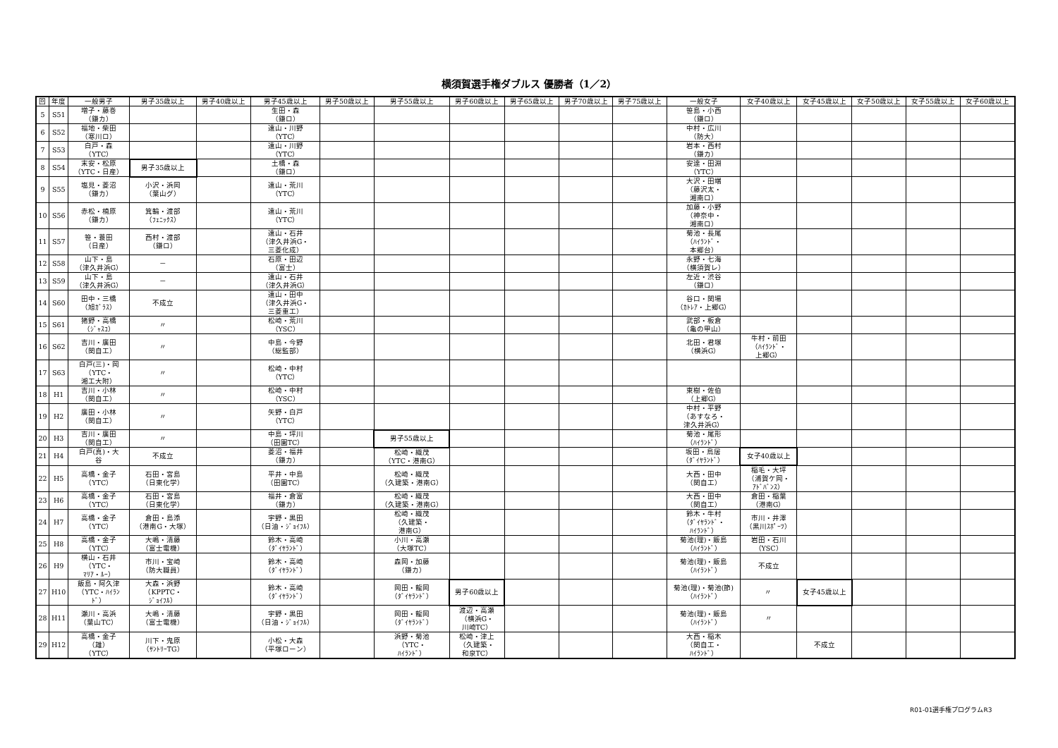横須賀選手権ダブルス 優勝者（1／2）
| 回 | 年度 | 一般男子 | 男子35歳以上 | 男子40歳以上 | 男子45歳以上 | 男子50歳以上 | 男子55歳以上 | 男子60歳以上 | 男子65歳以上 | 男子70歳以上 | 男子75歳以上 | 一般女子 | 女子40歳以上 | 女子45歳以上 | 女子50歳以上 | 女子55歳以上 | 女子60歳以上 |
| --- | --- | --- | --- | --- | --- | --- | --- | --- | --- | --- | --- | --- | --- | --- | --- | --- | --- |
| 5 | S51 | 増子・藤巻 （鎌カ） | | | 生田・森 （鎌ロ） | | | | | | | 笹島・小西 （鎌ロ） | | | | | |
| 6 | S52 | 福地・柴田 （寒川ロ） | | | 遠山・川野 （YTC） | | | | | | | 中村・広川 （防大） | | | | | |
| 7 | S53 | 白戸・森 （YTC） | | | 遠山・川野 （YTC） | | | | | | | 岩本・西村 （鎌カ） | | | | | |
| 8 | S54 | 末安・松原 （YTC・日産） | 男子35歳以上 | | 土橋・森 （鎌ロ） | | | | | | | 安達・田淵 （YTC） | | | | | |
| 9 | S55 | 塩見・菱沼 （鎌カ） | 小沢・浜岡 （葉山グ） | | 遠山・荒川 （YTC） | | | | | | | 大沢・田端 （藤沢太・ 湘南ロ） | | | | | |
| 10 | S56 | 赤松・楠原 （鎌カ） | 箕輪・渡部 （ﾌｪﾆｯｸｽ） | | 遠山・荒川 （YTC） | | | | | | | 加藤・小野 （神奈中・ 湘南ロ） | | | | | |
| 11 | S57 | 笹・蓑田 （日産） | 西村・渡部 （鎌ロ） | | 遠山・石井 （津久井浜G・ 三菱化成） | | | | | | | 菊池・長尾 （ﾊｲﾗﾝﾄﾞ・ 本郷台） | | | | | |
| 12 | S58 | 山下・島 （津久井浜G） | － | | 石原・田辺 （富士） | | | | | | | 永野・七海 （横須賀レ） | | | | | |
| 13 | S59 | 山下・島 （津久井浜G） | － | | 遠山・石井 （津久井浜G） | | | | | | | 左近・渋谷 （鎌ロ） | | | | | |
| 14 | S60 | 田中・三橋 （旭ｶﾞﾗｽ） | 不成立 | | 遠山・田中 （津久井浜G・ 三菱重工） | | | | | | | 谷口・関場 （ｶﾄﾚｱ・上郷G） | | | | | |
| 15 | S61 | 猪野・高橋 （ｼﾞｬｽｺ） | 〃 | | 松崎・荒川 （YSC） | | | | | | | 武部・板倉 （亀の甲山） | | | | | |
| 16 | S62 | 吉川・廣田 （関自工） | 〃 | | 中島・今野 （総監部） | | | | | | | 北田・君塚 （横浜G） | 牛村・前田 （ﾊｲﾗﾝﾄﾞ・ 上郷G） | | | | |
| 17 | S63 | 白戸(三)・岡 （YTC・ 湘工大附） | 〃 | | 松崎・中村 （YTC） | | | | | | | | | | | | |
| 18 | H1 | 吉川・小林 （関自工） | 〃 | | 松崎・中村 （YSC） | | | | | | | 東樹・佐伯 （上郷G） | | | | | |
| 19 | H2 | 廣田・小林 （関自工） | 〃 | | 矢野・白戸 （YTC） | | | | | | | 中村・平野 （あすなろ・ 津久井浜G） | | | | | |
| 20 | H3 | 吉川・廣田 （関自工） | 〃 | | 中島・坪川 （田園TC） | | 男子55歳以上 | | | | | 菊池・尾形 （ﾊｲﾗﾝﾄﾞ） | | | | | |
| 21 | H4 | 白戸(真)・大 谷 | 不成立 | | 菱沼・福井 （鎌カ） | | 松崎・織茂 （YTC・港南G） | | | | | 坂田・鳥居 （ﾀﾞｲﾔﾗﾝﾄﾞ） | 女子40歳以上 | | | | |
| 22 | H5 | 高橋・金子 （YTC） | 石田・宮島 （日東化学） | | 平井・中島 （田園TC） | | 松崎・織茂 （久建築・港南G） | | | | | 大西・田中 （関自工） | 稲毛・大坪 （浦賀ケ岡・ ｱﾄﾞﾊﾞﾝｽ） | | | | |
| 23 | H6 | 高橋・金子 （YTC） | 石田・宮島 （日東化学） | | 福井・倉富 （鎌カ） | | 松崎・織茂 （久建築・港南G） | | | | | 大西・田中 （関自工） | 倉田・稲葉 （港南G） | | | | |
| 24 | H7 | 高橋・金子 （YTC） | 倉田・島添 （港南G・大塚） | | 宇野・黒田 （日油・ｼﾞｮｲﾌﾙ） | | 松崎・織茂 （久建築・ 港南G） | | | | | 鈴木・牛村 （ﾀﾞｲﾔﾗﾝﾄﾞ・ ﾊｲﾗﾝﾄﾞ） | 市川・井澤 （黒川ｽﾎﾟｰﾂ） | | | | |
| 25 | H8 | 高橋・金子 （YTC） | 大嶋・清藤 （富士電機） | | 鈴木・高崎 （ﾀﾞｲﾔﾗﾝﾄﾞ） | | 小川・高瀬 （大塚TC） | | | | | 菊池(理)・飯島 （ﾊｲﾗﾝﾄﾞ） | 岩田・石川 （YSC） | | | | |
| 26 | H9 | 横山・石井 （YTC・ ﾏﾘｱ・ﾙｰ） | 市川・宝崎 （防大職員） | | 鈴木・高崎 （ﾀﾞｲﾔﾗﾝﾄﾞ） | | 森岡・加藤 （鎌カ） | | | | | 菊池(理)・飯島 （ﾊｲﾗﾝﾄﾞ） | 不成立 | | | | |
| 27 | H10 | 飯島・阿久津 （YTC・ﾊｲﾗﾝ ﾄﾞ） | 大森・浜野 （KPPTC・ ｼﾞｮｲﾌﾙ） | | 鈴木・高崎 （ﾀﾞｲﾔﾗﾝﾄﾞ） | | 岡田・龍岡 （ﾀﾞｲﾔﾗﾝﾄﾞ） | 男子60歳以上 | | | | 菊池(理)・菊池(節) （ﾊｲﾗﾝﾄﾞ） | 〃 | 女子45歳以上 | | | |
| 28 | H11 | 瀬川・高浜 （葉山TC） | 大嶋・清藤 （富士電機） | | 宇野・黒田 （日油・ｼﾞｮｲﾌﾙ） | | 岡田・龍岡 （ﾀﾞｲﾔﾗﾝﾄﾞ） | 渡辺・高瀬 （横浜G・ 川崎TC） | | | | 菊池(理)・飯島 （ﾊｲﾗﾝﾄﾞ） | 〃 | | | | |
| 29 | H12 | 高橋・金子 （雄） （YTC） | 川下・鬼原 （ｻﾝﾄﾘｰTG） | | 小松・大森 （平塚ローン） | | 浜野・菊池 （YTC・ ﾊｲﾗﾝﾄﾞ） | 松崎・津上 （久建築・ 和泉TC） | | | | 大西・稲木 （関自工・ ﾊｲﾗﾝﾄﾞ） | | 不成立 | | | |
R01-01選手権プログラムR3